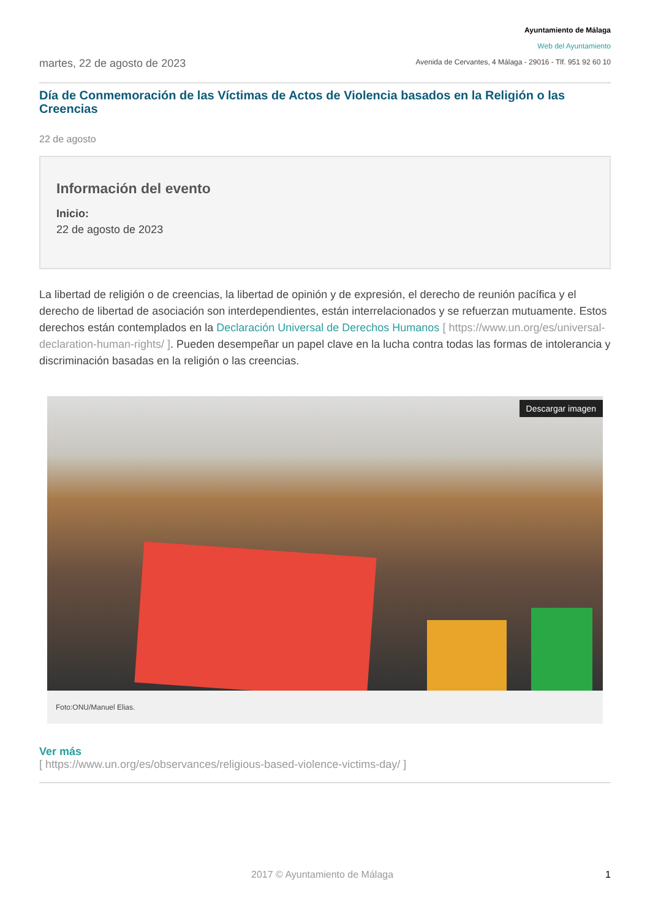martes, 22 de agosto de 2023
Ayuntamiento de Málaga
Web del Ayuntamiento
Avenida de Cervantes, 4 Málaga - 29016 - Tlf. 951 92 60 10
Día de Conmemoración de las Víctimas de Actos de Violencia basados en la Religión o las Creencias
22 de agosto
Información del evento
Inicio:
22 de agosto de 2023
La libertad de religión o de creencias, la libertad de opinión y de expresión, el derecho de reunión pacífica y el derecho de libertad de asociación son interdependientes, están interrelacionados y se refuerzan mutuamente. Estos derechos están contemplados en la Declaración Universal de Derechos Humanos [ https://www.un.org/es/universal-declaration-human-rights/ ]. Pueden desempeñar un papel clave en la lucha contra todas las formas de intolerancia y discriminación basadas en la religión o las creencias.
Descargar imagen
Foto:ONU/Manuel Elias.
Ver más
[ https://www.un.org/es/observances/religious-based-violence-victims-day/ ]
2017 © Ayuntamiento de Málaga 1